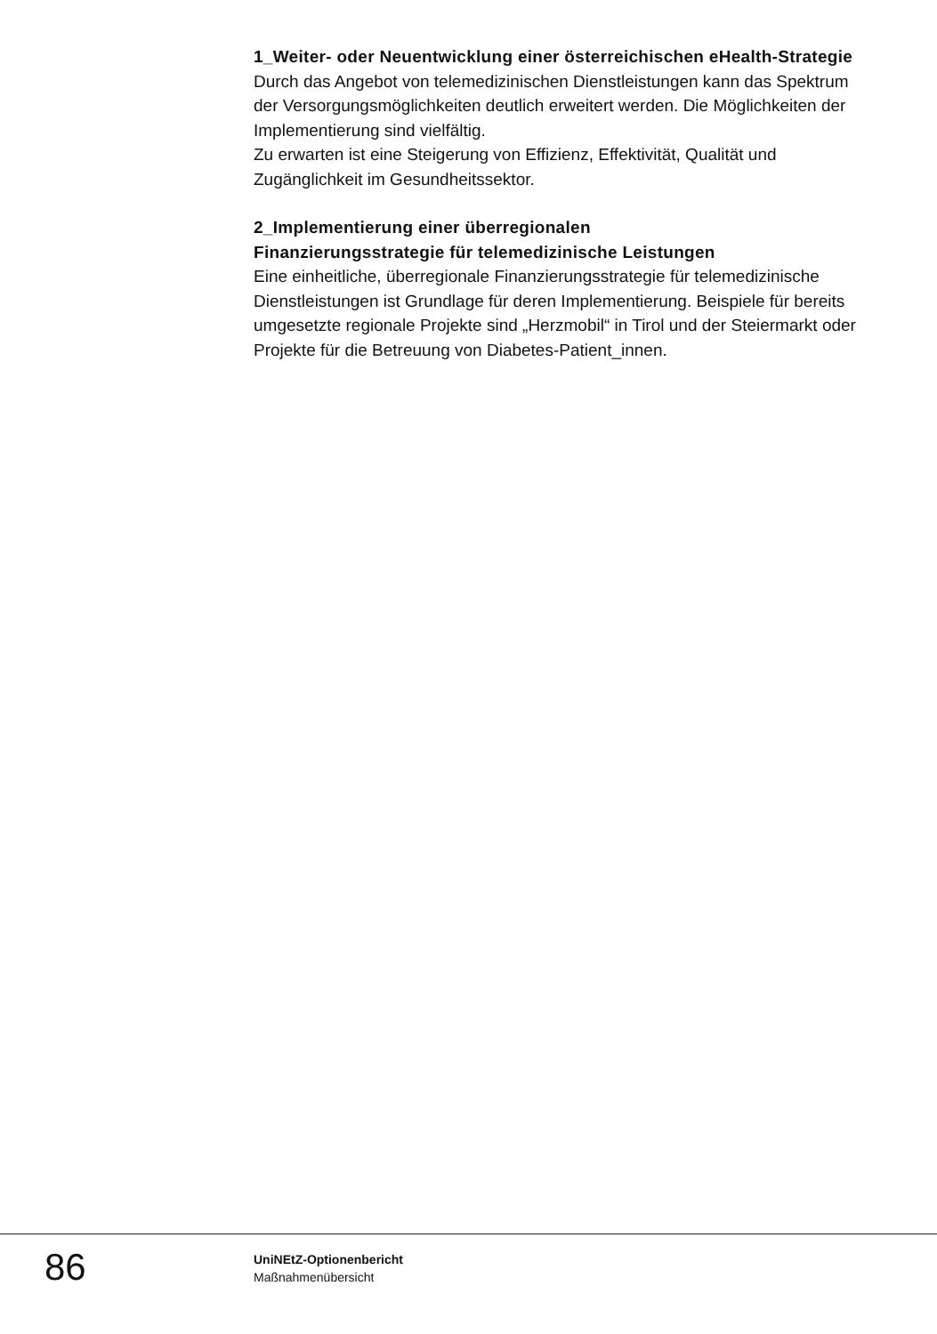1_Weiter- oder Neuentwicklung einer österreichischen eHealth-Strategie
Durch das Angebot von telemedizinischen Dienstleistungen kann das Spektrum der Versorgungsmöglichkeiten deutlich erweitert werden. Die Möglichkeiten der Implementierung sind vielfältig.
Zu erwarten ist eine Steigerung von Effizienz, Effektivität, Qualität und Zugänglichkeit im Gesundheitssektor.
2_Implementierung einer überregionalen
Finanzierungsstrategie für telemedizinische Leistungen
Eine einheitliche, überregionale Finanzierungsstrategie für telemedizinische Dienstleistungen ist Grundlage für deren Implementierung. Beispiele für bereits umgesetzte regionale Projekte sind „Herzmobil“ in Tirol und der Steiermarkt oder Projekte für die Betreuung von Diabetes-Patient_innen.
86
UniNEtZ-Optionenbericht
Maßnahmenübersicht